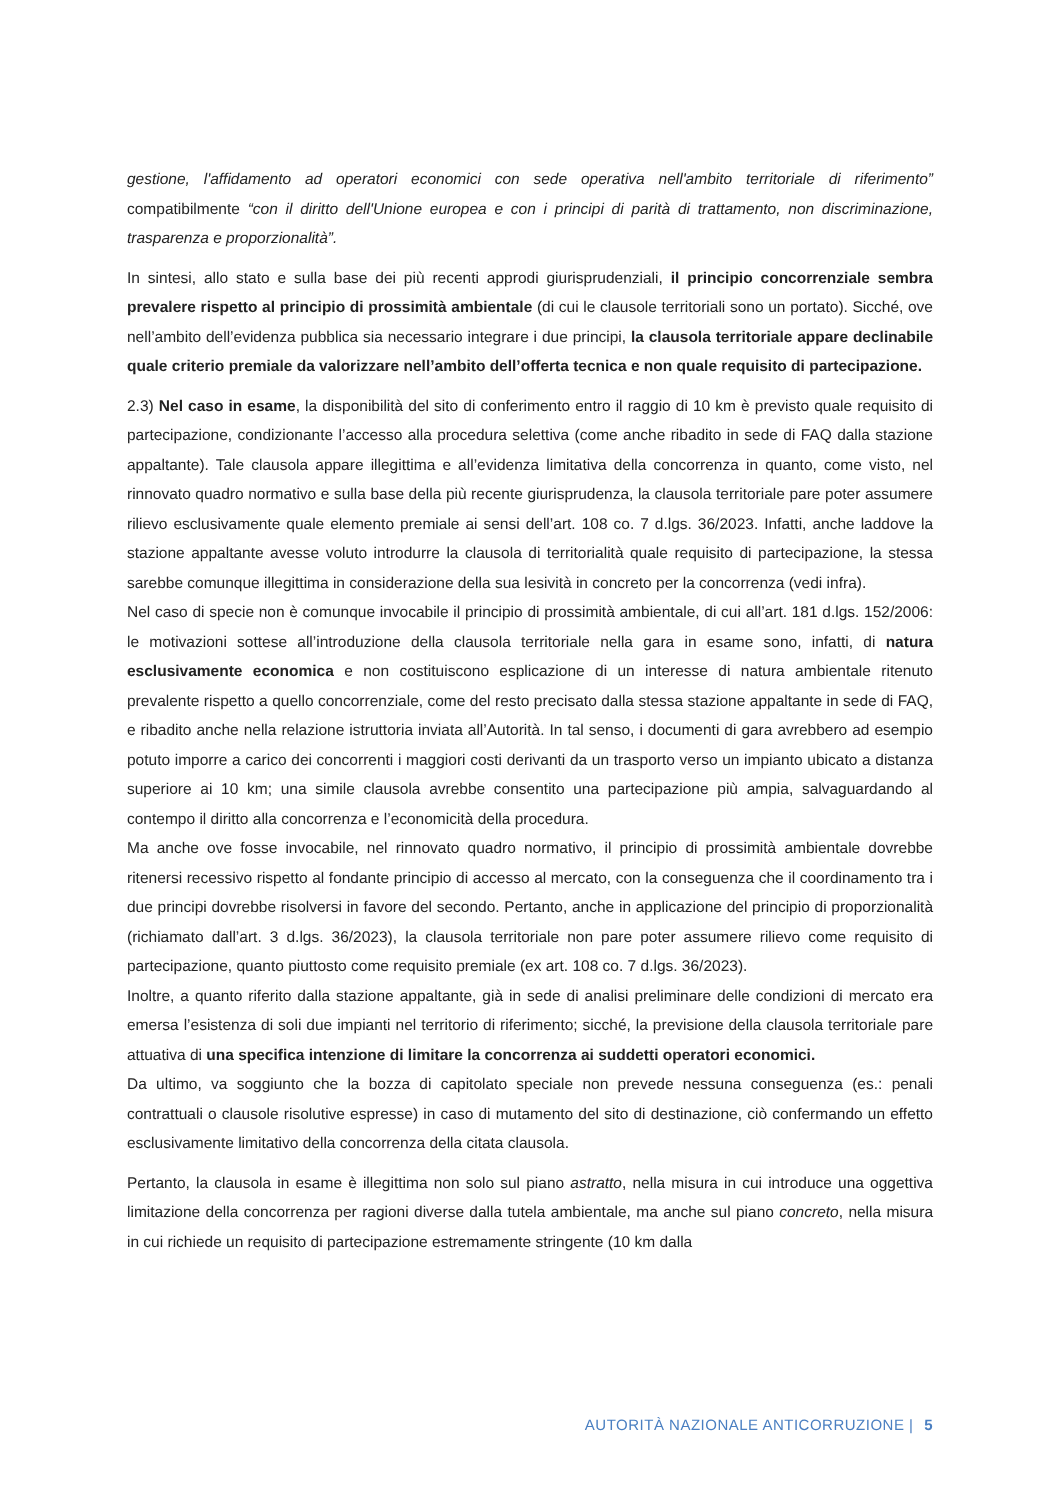gestione, l'affidamento ad operatori economici con sede operativa nell'ambito territoriale di riferimento” compatibilmente “con il diritto dell'Unione europea e con i principi di parità di trattamento, non discriminazione, trasparenza e proporzionalità”.
In sintesi, allo stato e sulla base dei più recenti approdi giurisprudenziali, il principio concorrenziale sembra prevalere rispetto al principio di prossimità ambientale (di cui le clausole territoriali sono un portato). Sicché, ove nell’ambito dell’evidenza pubblica sia necessario integrare i due principi, la clausola territoriale appare declinabile quale criterio premiale da valorizzare nell’ambito dell’offerta tecnica e non quale requisito di partecipazione.
2.3) Nel caso in esame, la disponibilità del sito di conferimento entro il raggio di 10 km è previsto quale requisito di partecipazione, condizionante l’accesso alla procedura selettiva (come anche ribadito in sede di FAQ dalla stazione appaltante). Tale clausola appare illegittima e all’evidenza limitativa della concorrenza in quanto, come visto, nel rinnovato quadro normativo e sulla base della più recente giurisprudenza, la clausola territoriale pare poter assumere rilievo esclusivamente quale elemento premiale ai sensi dell’art. 108 co. 7 d.lgs. 36/2023. Infatti, anche laddove la stazione appaltante avesse voluto introdurre la clausola di territorialità quale requisito di partecipazione, la stessa sarebbe comunque illegittima in considerazione della sua lesività in concreto per la concorrenza (vedi infra).
Nel caso di specie non è comunque invocabile il principio di prossimità ambientale, di cui all’art. 181 d.lgs. 152/2006: le motivazioni sottese all’introduzione della clausola territoriale nella gara in esame sono, infatti, di natura esclusivamente economica e non costituiscono esplicazione di un interesse di natura ambientale ritenuto prevalente rispetto a quello concorrenziale, come del resto precisato dalla stessa stazione appaltante in sede di FAQ, e ribadito anche nella relazione istruttoria inviata all’Autorità. In tal senso, i documenti di gara avrebbero ad esempio potuto imporre a carico dei concorrenti i maggiori costi derivanti da un trasporto verso un impianto ubicato a distanza superiore ai 10 km; una simile clausola avrebbe consentito una partecipazione più ampia, salvaguardando al contempo il diritto alla concorrenza e l’economicità della procedura.
Ma anche ove fosse invocabile, nel rinnovato quadro normativo, il principio di prossimità ambientale dovrebbe ritenersi recessivo rispetto al fondante principio di accesso al mercato, con la conseguenza che il coordinamento tra i due principi dovrebbe risolversi in favore del secondo. Pertanto, anche in applicazione del principio di proporzionalità (richiamato dall’art. 3 d.lgs. 36/2023), la clausola territoriale non pare poter assumere rilievo come requisito di partecipazione, quanto piuttosto come requisito premiale (ex art. 108 co. 7 d.lgs. 36/2023).
Inoltre, a quanto riferito dalla stazione appaltante, già in sede di analisi preliminare delle condizioni di mercato era emersa l’esistenza di soli due impianti nel territorio di riferimento; sicché, la previsione della clausola territoriale pare attuativa di una specifica intenzione di limitare la concorrenza ai suddetti operatori economici.
Da ultimo, va soggiunto che la bozza di capitolato speciale non prevede nessuna conseguenza (es.: penali contrattuali o clausole risolutive espresse) in caso di mutamento del sito di destinazione, ciò confermando un effetto esclusivamente limitativo della concorrenza della citata clausola.
Pertanto, la clausola in esame è illegittima non solo sul piano astratto, nella misura in cui introduce una oggettiva limitazione della concorrenza per ragioni diverse dalla tutela ambientale, ma anche sul piano concreto, nella misura in cui richiede un requisito di partecipazione estremamente stringente (10 km dalla
AUTORITÀ NAZIONALE ANTICORRUZIONE | 5